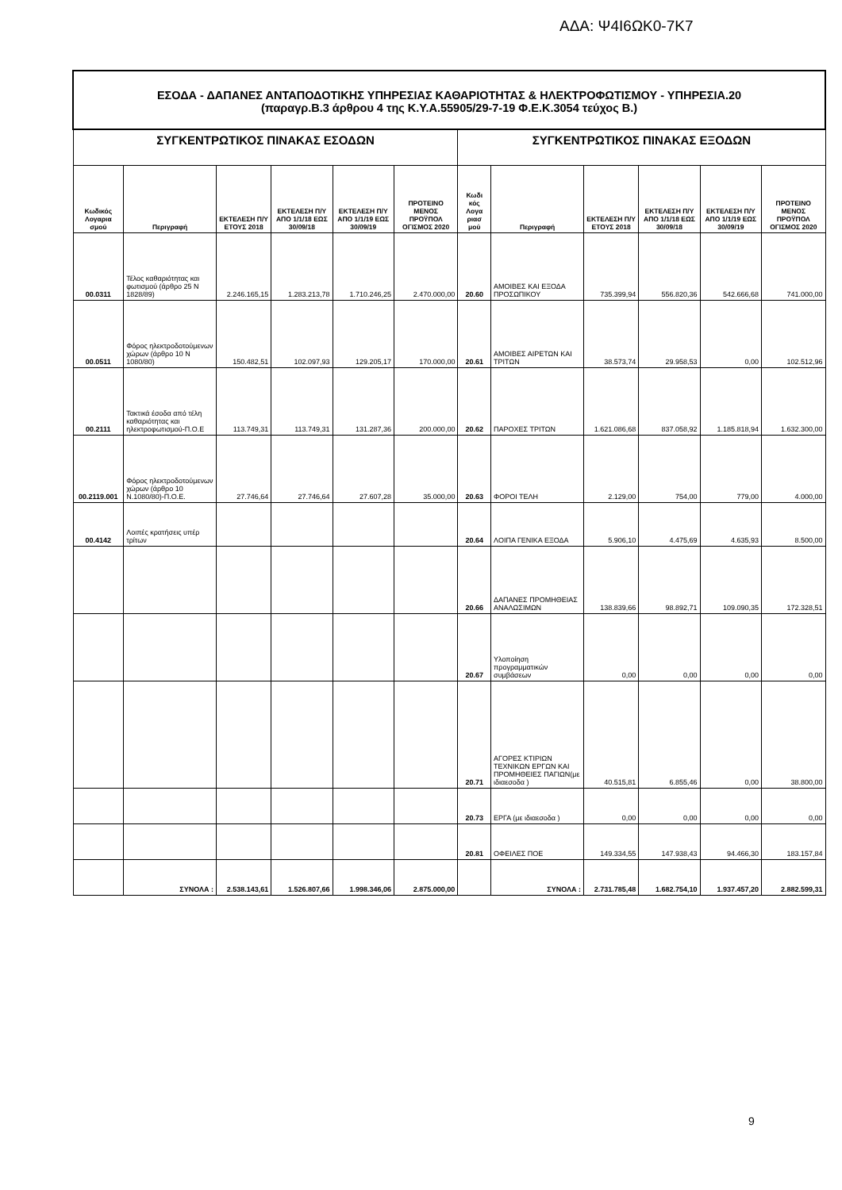ΑΔΑ: Ψ4Ι6ΩΚ0-7Κ7
| ΕΣΟΔΑ - ΔΑΠΑΝΕΣ ΑΝΤΑΠΟΔΟΤΙΚΗΣ ΥΠΗΡΕΣΙΑΣ ΚΑΘΑΡΙΟΤΗΤΑΣ & ΗΛΕΚΤΡΟΦΩΤΙΣΜΟΥ - ΥΠΗΡΕΣΙΑ.20 (παραγρ.Β.3 άρθρου 4 της Κ.Υ.Α.55905/29-7-19 Φ.Ε.Κ.3054 τεύχος Β.) | | | | | | | | | | | |
| ΣΥΓΚΕΝΤΡΩΤΙΚΟΣ ΠΙΝΑΚΑΣ ΕΣΟΔΩΝ | | | | | | ΣΥΓΚΕΝΤΡΩΤΙΚΟΣ ΠΙΝΑΚΑΣ ΕΞΟΔΩΝ | | | | | |
| Κωδικός Λογαρια σμού | Περιγραφή | ΕΚΤΕΛΕΣΗ Π/Υ ΕΤΟΥΣ 2018 | ΕΚΤΕΛΕΣΗ Π/Υ ΑΠΟ 1/1/18 ΕΩΣ 30/09/18 | ΕΚΤΕΛΕΣΗ Π/Υ ΑΠΟ 1/1/19 ΕΩΣ 30/09/19 | ΠΡΟΤΕΙΝΟ ΜΕΝΟΣ ΠΡΟΫΠΟΛ ΟΓΙΣΜΟΣ 2020 | Κωδι κός Λογα ριασ μού | Περιγραφή | ΕΚΤΕΛΕΣΗ Π/Υ ΕΤΟΥΣ 2018 | ΕΚΤΕΛΕΣΗ Π/Υ ΑΠΟ 1/1/18 ΕΩΣ 30/09/18 | ΕΚΤΕΛΕΣΗ Π/Υ ΑΠΟ 1/1/19 ΕΩΣ 30/09/19 | ΠΡΟΤΕΙΝΟ ΜΕΝΟΣ ΠΡΟΫΠΟΛ ΟΓΙΣΜΟΣ 2020 |
| 00.0311 | Τέλος καθαριότητας και φωτισμού (άρθρο 25 Ν 1828/89) | 2.246.165,15 | 1.283.213,78 | 1.710.246,25 | 2.470.000,00 | 20.60 | ΑΜΟΙΒΕΣ ΚΑΙ ΕΞΟΔΑ ΠΡΟΣΩΠΙΚΟΥ | 735.399,94 | 556.820,36 | 542.666,68 | 741.000,00 |
| 00.0511 | Φόρος ηλεκτροδοτούμενων χώρων (άρθρο 10 Ν 1080/80) | 150.482,51 | 102.097,93 | 129.205,17 | 170.000,00 | 20.61 | ΑΜΟΙΒΕΣ ΑΙΡΕΤΩΝ ΚΑΙ ΤΡΙΤΩΝ | 38.573,74 | 29.958,53 | 0,00 | 102.512,96 |
| 00.2111 | Τακτικά έσοδα από τέλη καθαριότητας και ηλεκτροφωτισμού-Π.Ο.Ε | 113.749,31 | 113.749,31 | 131.287,36 | 200.000,00 | 20.62 | ΠΑΡΟΧΕΣ ΤΡΙΤΩΝ | 1.621.086,68 | 837.058,92 | 1.185.818,94 | 1.632.300,00 |
| 00.2119.001 | Φόρος ηλεκτροδοτούμενων χώρων (άρθρο 10 Ν.1080/80)-Π.Ο.Ε. | 27.746,64 | 27.746,64 | 27.607,28 | 35.000,00 | 20.63 | ΦΟΡΟΙ ΤΕΛΗ | 2.129,00 | 754,00 | 779,00 | 4.000,00 |
| 00.4142 | Λοιπές κρατήσεις υπέρ τρίτων | | | | | 20.64 | ΛΟΙΠΑ ΓΕΝΙΚΑ ΕΞΟΔΑ | 5.906,10 | 4.475,69 | 4.635,93 | 8.500,00 |
| | | | | | | 20.66 | ΔΑΠΑΝΕΣ ΠΡΟΜΗΘΕΙΑΣ ΑΝΑΛΩΣΙΜΩΝ | 138.839,66 | 98.892,71 | 109.090,35 | 172.328,51 |
| | | | | | | 20.67 | Υλοποίηση προγραμματικών συμβάσεων | 0,00 | 0,00 | 0,00 | 0,00 |
| | | | | | | 20.71 | ΑΓΟΡΕΣ ΚΤΙΡΙΩΝ ΤΕΧΝΙΚΩΝ ΕΡΓΩΝ ΚΑΙ ΠΡΟΜΗΘΕΙΕΣ ΠΑΓΙΩΝ(με ιδιαεσοδα ) | 40.515,81 | 6.855,46 | 0,00 | 38.800,00 |
| | | | | | | 20.73 | ΕΡΓΑ (με ιδιαεσοδα ) | 0,00 | 0,00 | 0,00 | 0,00 |
| | | | | | | 20.81 | ΟΦΕΙΛΕΣ ΠΟΕ | 149.334,55 | 147.938,43 | 94.466,30 | 183.157,84 |
| | ΣΥΝΟΛΑ : | 2.538.143,61 | 1.526.807,66 | 1.998.346,06 | 2.875.000,00 | | ΣΥΝΟΛΑ : | 2.731.785,48 | 1.682.754,10 | 1.937.457,20 | 2.882.599,31 |
9